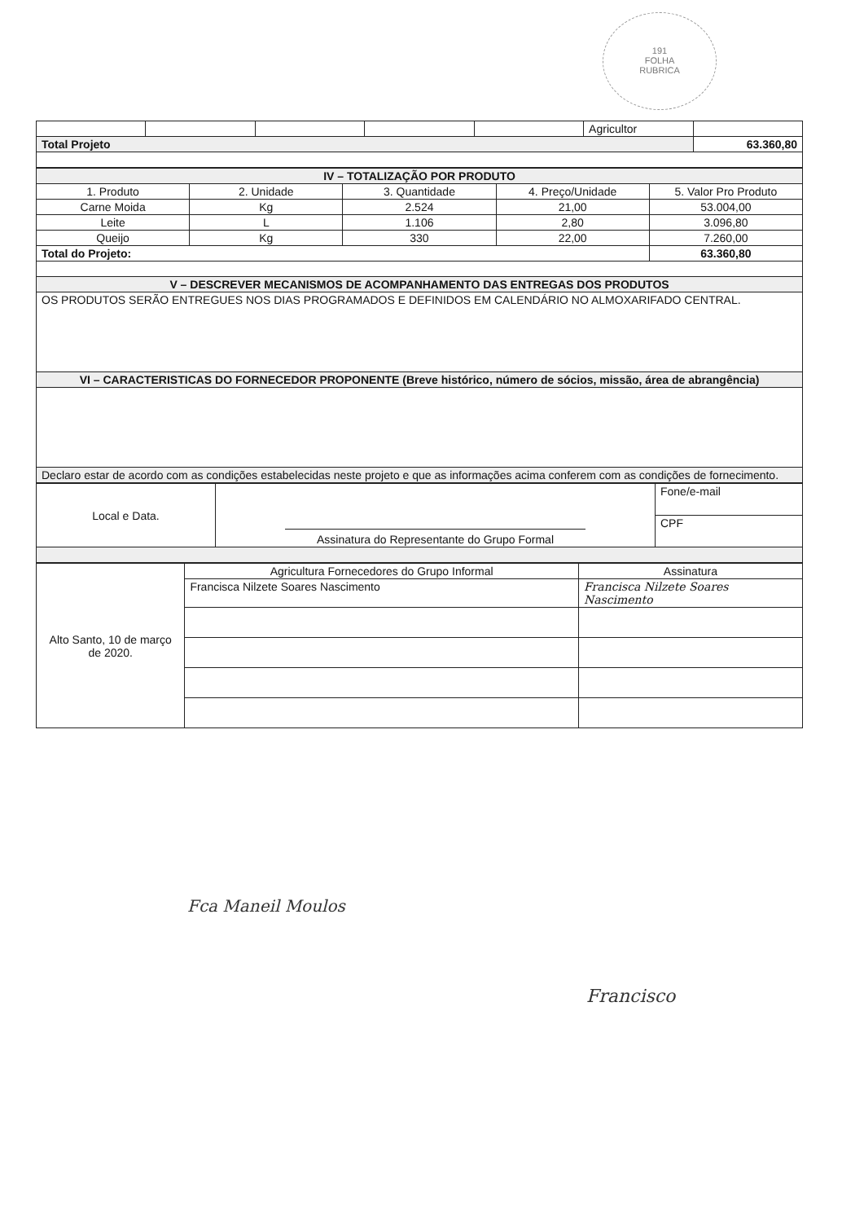191
FOLHA
RUBRICA
| | | | | | Agricultor | |
| Total Projeto | | | | | | 63.360,80 |
| IV – TOTALIZAÇÃO POR PRODUTO | | | | |
| --- | --- | --- | --- | --- |
| 1. Produto | 2. Unidade | 3. Quantidade | 4. Preço/Unidade | 5. Valor Pro Produto |
| Carne Moida | Kg | 2.524 | 21,00 | 53.004,00 |
| Leite | L | 1.106 | 2,80 | 3.096,80 |
| Queijo | Kg | 330 | 22,00 | 7.260,00 |
| Total do Projeto: | | | | 63.360,80 |
| V – DESCREVER MECANISMOS DE ACOMPANHAMENTO DAS ENTREGAS DOS PRODUTOS | | | | |
| OS PRODUTOS SERÃO ENTREGUES NOS DIAS PROGRAMADOS E DEFINIDOS EM CALENDÁRIO NO ALMOXARIFADO CENTRAL. | | | | |
| VI – CARACTERISTICAS DO FORNECEDOR PROPONENTE (Breve histórico, número de sócios, missão, área de abrangência) | | | | |
| Declaro estar de acordo com as condições estabelecidas neste projeto e que as informações acima conferem com as condições de fornecimento. | | | | |
| Local e Data. | Assinatura do Representante do Grupo Formal | Fone/e-mail |
| | | CPF |
| Alto Santo, 10 de março de 2020. | Agricultura Fornecedores do Grupo Informal | Assinatura |
| | Francisca Nilzete Soares Nascimento | Francisca Nilzete Soares Nascimento |
Fca Maneil Moulos
Francisco